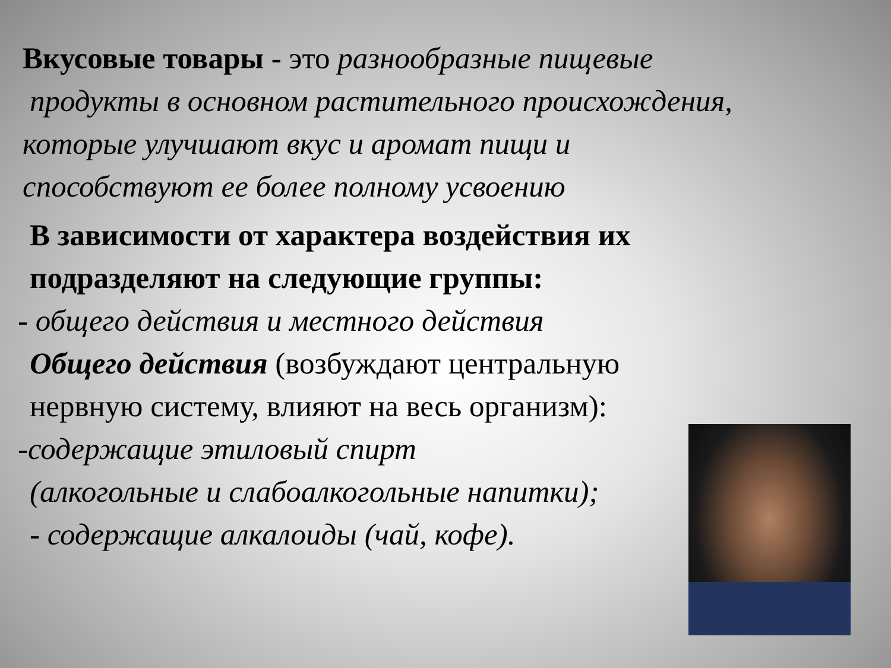Вкусовые товары - это разнообразные пищевые
продукты в основном растительного происхождения,
которые улучшают вкус и аромат пищи и
способствуют ее более полному усвоению
В зависимости от характера воздействия их
подразделяют на следующие группы:
- общего действия и местного действия
Общего действия (возбуждают центральную
нервную систему, влияют на весь организм):
-содержащие этиловый спирт
(алкогольные и слабоалкогольные напитки);
- содержащие алкалоиды (чай, кофе).